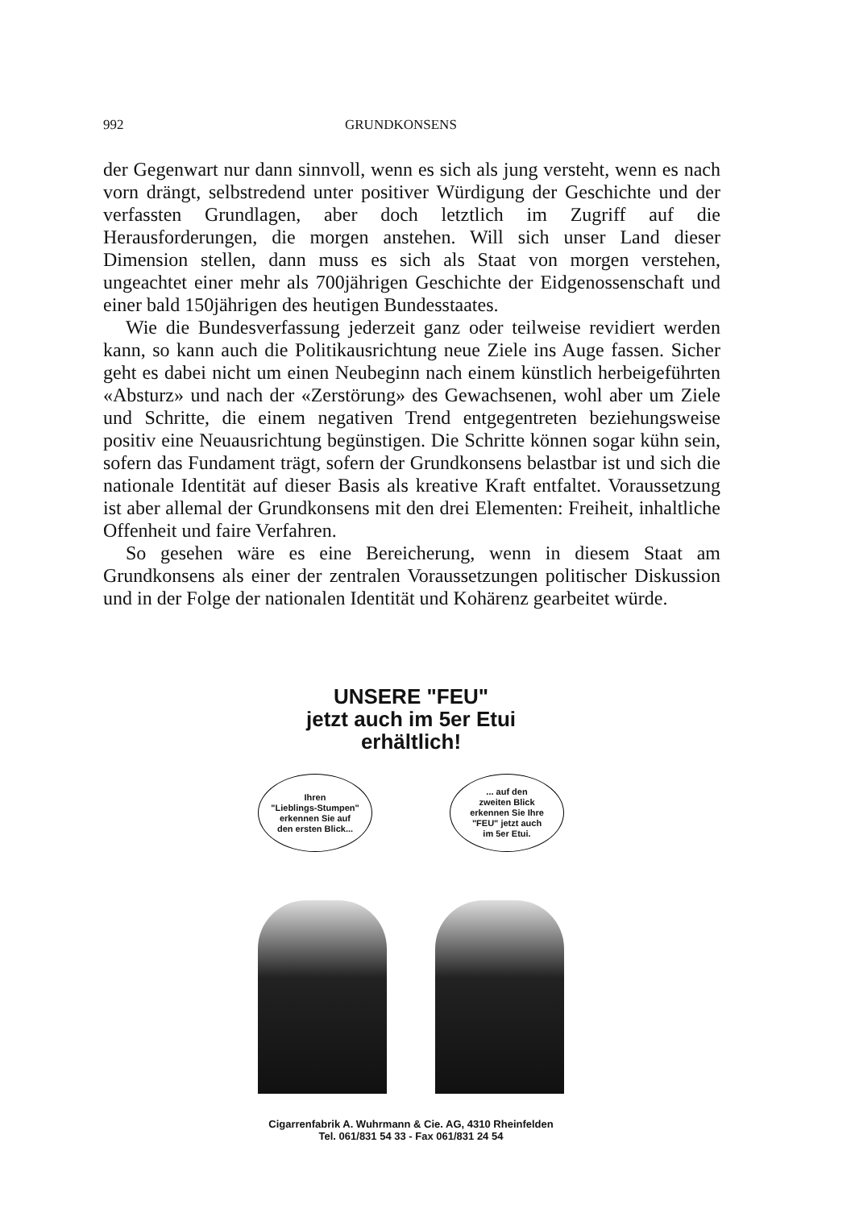992 GRUNDKONSENS
der Gegenwart nur dann sinnvoll, wenn es sich als jung versteht, wenn es nach vorn drängt, selbstredend unter positiver Würdigung der Geschichte und der verfassten Grundlagen, aber doch letztlich im Zugriff auf die Herausforderungen, die morgen anstehen. Will sich unser Land dieser Dimension stellen, dann muss es sich als Staat von morgen verstehen, ungeachtet einer mehr als 700jährigen Geschichte der Eidgenossenschaft und einer bald 150jährigen des heutigen Bundesstaates.
Wie die Bundesverfassung jederzeit ganz oder teilweise revidiert werden kann, so kann auch die Politikausrichtung neue Ziele ins Auge fassen. Sicher geht es dabei nicht um einen Neubeginn nach einem künstlich herbeigeführten «Absturz» und nach der «Zerstörung» des Gewachsenen, wohl aber um Ziele und Schritte, die einem negativen Trend entgegentreten beziehungsweise positiv eine Neuausrichtung begünstigen. Die Schritte können sogar kühn sein, sofern das Fundament trägt, sofern der Grundkonsens belastbar ist und sich die nationale Identität auf dieser Basis als kreative Kraft entfaltet. Voraussetzung ist aber allemal der Grundkonsens mit den drei Elementen: Freiheit, inhaltliche Offenheit und faire Verfahren.
So gesehen wäre es eine Bereicherung, wenn in diesem Staat am Grundkonsens als einer der zentralen Voraussetzungen politischer Diskussion und in der Folge der nationalen Identität und Kohärenz gearbeitet würde.
UNSERE "FEU"
jetzt auch im 5er Etui erhältlich!
Ihren
"Lieblings-Stumpen"
erkennen Sie auf
den ersten Blick...
... auf den
zweiten Blick
erkennen Sie Ihre
"FEU" jetzt auch
im 5er Etui.
Cigarrenfabrik A. Wuhrmann & Cie. AG, 4310 Rheinfelden
Tel. 061/831 54 33 - Fax 061/831 24 54